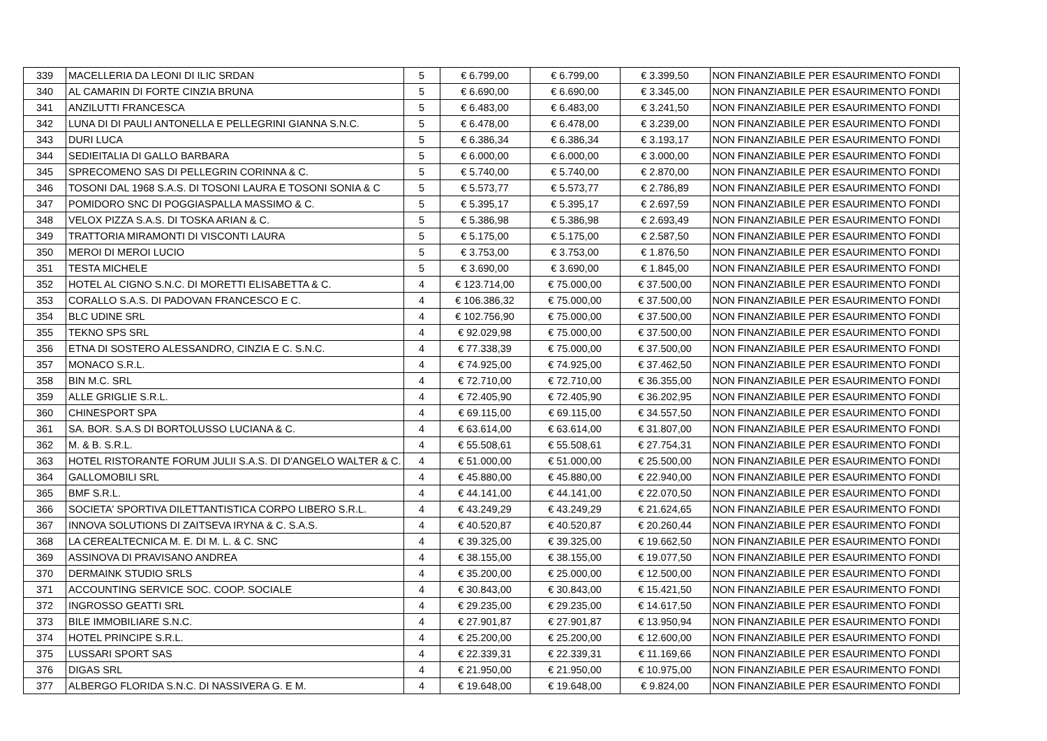| 339 | MACELLERIA DA LEONI DI ILIC SRDAN | 5 | € 6.799,00 | € 6.799,00 | € 3.399,50 | NON FINANZIABILE PER ESAURIMENTO FONDI |
| 340 | AL CAMARIN DI FORTE CINZIA BRUNA | 5 | € 6.690,00 | € 6.690,00 | € 3.345,00 | NON FINANZIABILE PER ESAURIMENTO FONDI |
| 341 | ANZILUTTI FRANCESCA | 5 | € 6.483,00 | € 6.483,00 | € 3.241,50 | NON FINANZIABILE PER ESAURIMENTO FONDI |
| 342 | LUNA DI DI PAULI ANTONELLA E PELLEGRINI GIANNA S.N.C. | 5 | € 6.478,00 | € 6.478,00 | € 3.239,00 | NON FINANZIABILE PER ESAURIMENTO FONDI |
| 343 | DURI LUCA | 5 | € 6.386,34 | € 6.386,34 | € 3.193,17 | NON FINANZIABILE PER ESAURIMENTO FONDI |
| 344 | SEDIEITALIA DI GALLO BARBARA | 5 | € 6.000,00 | € 6.000,00 | € 3.000,00 | NON FINANZIABILE PER ESAURIMENTO FONDI |
| 345 | SPRECOMENO SAS DI PELLEGRIN CORINNA & C. | 5 | € 5.740,00 | € 5.740,00 | € 2.870,00 | NON FINANZIABILE PER ESAURIMENTO FONDI |
| 346 | TOSONI DAL 1968 S.A.S. DI TOSONI LAURA E TOSONI SONIA & C | 5 | € 5.573,77 | € 5.573,77 | € 2.786,89 | NON FINANZIABILE PER ESAURIMENTO FONDI |
| 347 | POMIDORO SNC DI POGGIASPALLA MASSIMO & C. | 5 | € 5.395,17 | € 5.395,17 | € 2.697,59 | NON FINANZIABILE PER ESAURIMENTO FONDI |
| 348 | VELOX PIZZA S.A.S. DI TOSKA ARIAN & C. | 5 | € 5.386,98 | € 5.386,98 | € 2.693,49 | NON FINANZIABILE PER ESAURIMENTO FONDI |
| 349 | TRATTORIA MIRAMONTI DI VISCONTI LAURA | 5 | € 5.175,00 | € 5.175,00 | € 2.587,50 | NON FINANZIABILE PER ESAURIMENTO FONDI |
| 350 | MEROI DI MEROI LUCIO | 5 | € 3.753,00 | € 3.753,00 | € 1.876,50 | NON FINANZIABILE PER ESAURIMENTO FONDI |
| 351 | TESTA MICHELE | 5 | € 3.690,00 | € 3.690,00 | € 1.845,00 | NON FINANZIABILE PER ESAURIMENTO FONDI |
| 352 | HOTEL AL CIGNO S.N.C. DI MORETTI ELISABETTA & C. | 4 | € 123.714,00 | € 75.000,00 | € 37.500,00 | NON FINANZIABILE PER ESAURIMENTO FONDI |
| 353 | CORALLO S.A.S. DI PADOVAN FRANCESCO E C. | 4 | € 106.386,32 | € 75.000,00 | € 37.500,00 | NON FINANZIABILE PER ESAURIMENTO FONDI |
| 354 | BLC UDINE SRL | 4 | € 102.756,90 | € 75.000,00 | € 37.500,00 | NON FINANZIABILE PER ESAURIMENTO FONDI |
| 355 | TEKNO SPS SRL | 4 | € 92.029,98 | € 75.000,00 | € 37.500,00 | NON FINANZIABILE PER ESAURIMENTO FONDI |
| 356 | ETNA DI SOSTERO ALESSANDRO, CINZIA E C. S.N.C. | 4 | € 77.338,39 | € 75.000,00 | € 37.500,00 | NON FINANZIABILE PER ESAURIMENTO FONDI |
| 357 | MONACO S.R.L. | 4 | € 74.925,00 | € 74.925,00 | € 37.462,50 | NON FINANZIABILE PER ESAURIMENTO FONDI |
| 358 | BIN M.C. SRL | 4 | € 72.710,00 | € 72.710,00 | € 36.355,00 | NON FINANZIABILE PER ESAURIMENTO FONDI |
| 359 | ALLE GRIGLIE S.R.L. | 4 | € 72.405,90 | € 72.405,90 | € 36.202,95 | NON FINANZIABILE PER ESAURIMENTO FONDI |
| 360 | CHINESPORT SPA | 4 | € 69.115,00 | € 69.115,00 | € 34.557,50 | NON FINANZIABILE PER ESAURIMENTO FONDI |
| 361 | SA. BOR. S.A.S DI BORTOLUSSO LUCIANA & C. | 4 | € 63.614,00 | € 63.614,00 | € 31.807,00 | NON FINANZIABILE PER ESAURIMENTO FONDI |
| 362 | M. & B. S.R.L. | 4 | € 55.508,61 | € 55.508,61 | € 27.754,31 | NON FINANZIABILE PER ESAURIMENTO FONDI |
| 363 | HOTEL RISTORANTE FORUM JULII S.A.S. DI D'ANGELO WALTER & C. | 4 | € 51.000,00 | € 51.000,00 | € 25.500,00 | NON FINANZIABILE PER ESAURIMENTO FONDI |
| 364 | GALLOMOBILI SRL | 4 | € 45.880,00 | € 45.880,00 | € 22.940,00 | NON FINANZIABILE PER ESAURIMENTO FONDI |
| 365 | BMF S.R.L. | 4 | € 44.141,00 | € 44.141,00 | € 22.070,50 | NON FINANZIABILE PER ESAURIMENTO FONDI |
| 366 | SOCIETA' SPORTIVA DILETTANTISTICA CORPO LIBERO S.R.L. | 4 | € 43.249,29 | € 43.249,29 | € 21.624,65 | NON FINANZIABILE PER ESAURIMENTO FONDI |
| 367 | INNOVA SOLUTIONS DI ZAITSEVA IRYNA & C. S.A.S. | 4 | € 40.520,87 | € 40.520,87 | € 20.260,44 | NON FINANZIABILE PER ESAURIMENTO FONDI |
| 368 | LA CEREALTECNICA M. E. DI M. L. & C. SNC | 4 | € 39.325,00 | € 39.325,00 | € 19.662,50 | NON FINANZIABILE PER ESAURIMENTO FONDI |
| 369 | ASSINOVA DI PRAVISANO ANDREA | 4 | € 38.155,00 | € 38.155,00 | € 19.077,50 | NON FINANZIABILE PER ESAURIMENTO FONDI |
| 370 | DERMAINK STUDIO SRLS | 4 | € 35.200,00 | € 25.000,00 | € 12.500,00 | NON FINANZIABILE PER ESAURIMENTO FONDI |
| 371 | ACCOUNTING SERVICE SOC. COOP. SOCIALE | 4 | € 30.843,00 | € 30.843,00 | € 15.421,50 | NON FINANZIABILE PER ESAURIMENTO FONDI |
| 372 | INGROSSO GEATTI SRL | 4 | € 29.235,00 | € 29.235,00 | € 14.617,50 | NON FINANZIABILE PER ESAURIMENTO FONDI |
| 373 | BILE IMMOBILIARE S.N.C. | 4 | € 27.901,87 | € 27.901,87 | € 13.950,94 | NON FINANZIABILE PER ESAURIMENTO FONDI |
| 374 | HOTEL PRINCIPE S.R.L. | 4 | € 25.200,00 | € 25.200,00 | € 12.600,00 | NON FINANZIABILE PER ESAURIMENTO FONDI |
| 375 | LUSSARI SPORT SAS | 4 | € 22.339,31 | € 22.339,31 | € 11.169,66 | NON FINANZIABILE PER ESAURIMENTO FONDI |
| 376 | DIGAS SRL | 4 | € 21.950,00 | € 21.950,00 | € 10.975,00 | NON FINANZIABILE PER ESAURIMENTO FONDI |
| 377 | ALBERGO FLORIDA S.N.C. DI NASSIVERA G. E M. | 4 | € 19.648,00 | € 19.648,00 | € 9.824,00 | NON FINANZIABILE PER ESAURIMENTO FONDI |